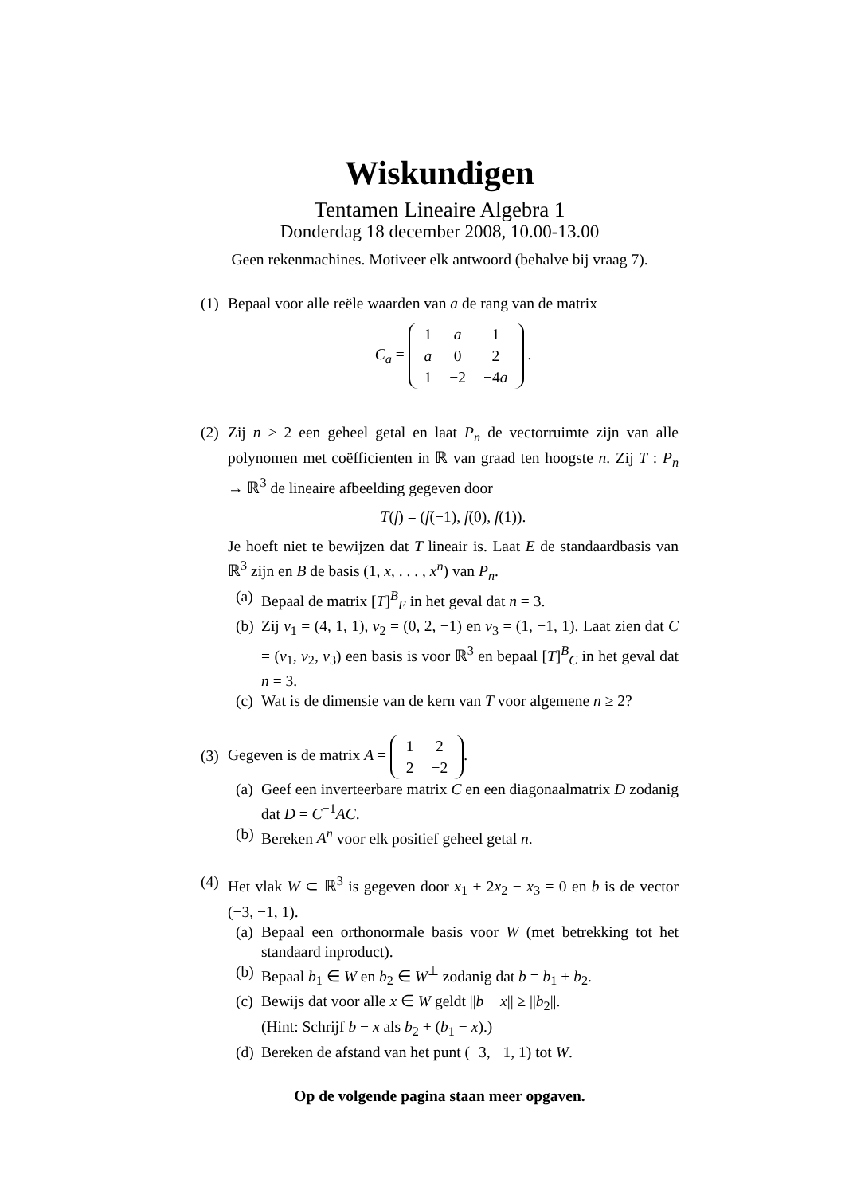Wiskundigen
Tentamen Lineaire Algebra 1
Donderdag 18 december 2008, 10.00-13.00
Geen rekenmachines. Motiveer elk antwoord (behalve bij vraag 7).
(1)
Bepaal voor alle reële waarden van a de rang van de matrix
C<sub>a</sub> =
| 1 | a | 1 |
| a | 0 | 2 |
| 1 | −2 | −4 a |
.
(2)
Zij n ≥ 2 een geheel getal en laat P<sub>n</sub> de vectorruimte zijn van alle polynomen met coëfficienten in ℝ van graad ten hoogste n. Zij T : P<sub>n</sub> → ℝ<sup>3</sup> de lineaire afbeelding gegeven door
T(f) = (f(−1), f(0), f(1)).
Je hoeft niet te bewijzen dat T lineair is. Laat E de standaardbasis van ℝ<sup>3</sup> zijn en B de basis (1, x, . . . , x<sup>n</sup>) van P<sub>n</sub>.
(a)
Bepaal de matrix [T]<sup>B</sup><sub>E</sub> in het geval dat n = 3.
(b)
Zij v<sub>1</sub> = (4, 1, 1), v<sub>2</sub> = (0, 2, −1) en v<sub>3</sub> = (1, −1, 1). Laat zien dat C = (v<sub>1</sub>, v<sub>2</sub>, v<sub>3</sub>) een basis is voor ℝ<sup>3</sup> en bepaal [T]<sup>B</sup><sub>C</sub> in het geval dat n = 3.
(c)
Wat is de dimensie van de kern van T voor algemene n ≥ 2?
(3)
Gegeven is de matrix A =
| 1 | 2 |
| 2 | −2 |
.
(a)
Geef een inverteerbare matrix C en een diagonaalmatrix D zodanig dat D = C<sup>−1</sup>AC.
(b)
Bereken A<sup>n</sup> voor elk positief geheel getal n.
(4)
Het vlak W ⊂ ℝ<sup>3</sup> is gegeven door x<sub>1</sub> + 2x<sub>2</sub> − x<sub>3</sub> = 0 en b is de vector (−3, −1, 1).
(a)
Bepaal een orthonormale basis voor W (met betrekking tot het standaard inproduct).
(b)
Bepaal b<sub>1</sub> ∈ W en b<sub>2</sub> ∈ W<sup>⊥</sup> zodanig dat b = b<sub>1</sub> + b<sub>2</sub>.
(c)
Bewijs dat voor alle x ∈ W geldt ||b − x|| ≥ ||b<sub>2</sub>||.
(Hint: Schrijf b − x als b<sub>2</sub> + (b<sub>1</sub> − x).)
(d)
Bereken de afstand van het punt (−3, −1, 1) tot W.
Op de volgende pagina staan meer opgaven.